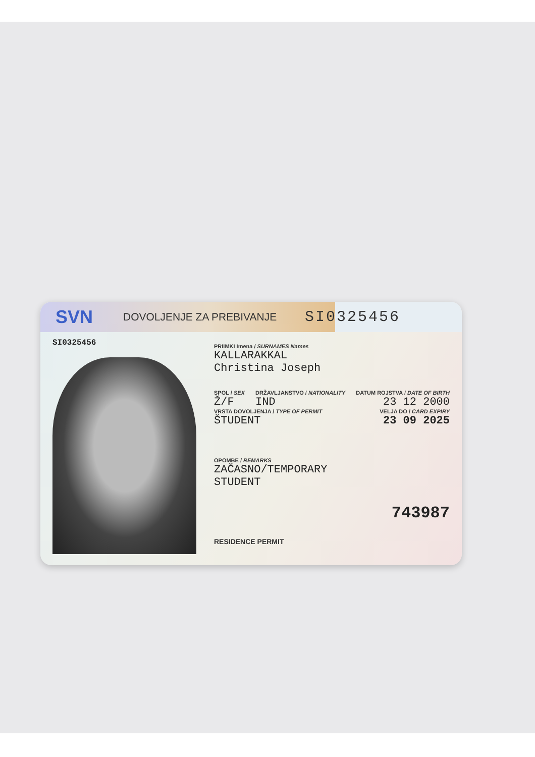SVN DOVOLJENJE ZA PREBIVANJE SI0325456
SI0325456
PRIIMKI Imena / SURNAMES Names
KALLARAKKAL
Christina Joseph
SPOL / SEX
Ž/F
DRŽAVLJANSTVO / NATIONALITY
IND
DATUM ROJSTVA / DATE OF BIRTH
23 12 2000
VRSTA DOVOLJENJA / TYPE OF PERMIT
ŠTUDENT
VELJA DO / CARD EXPIRY
23 09 2025
OPOMBE / REMARKS
ZAČASNO/TEMPORARY
STUDENT
743987
RESIDENCE PERMIT